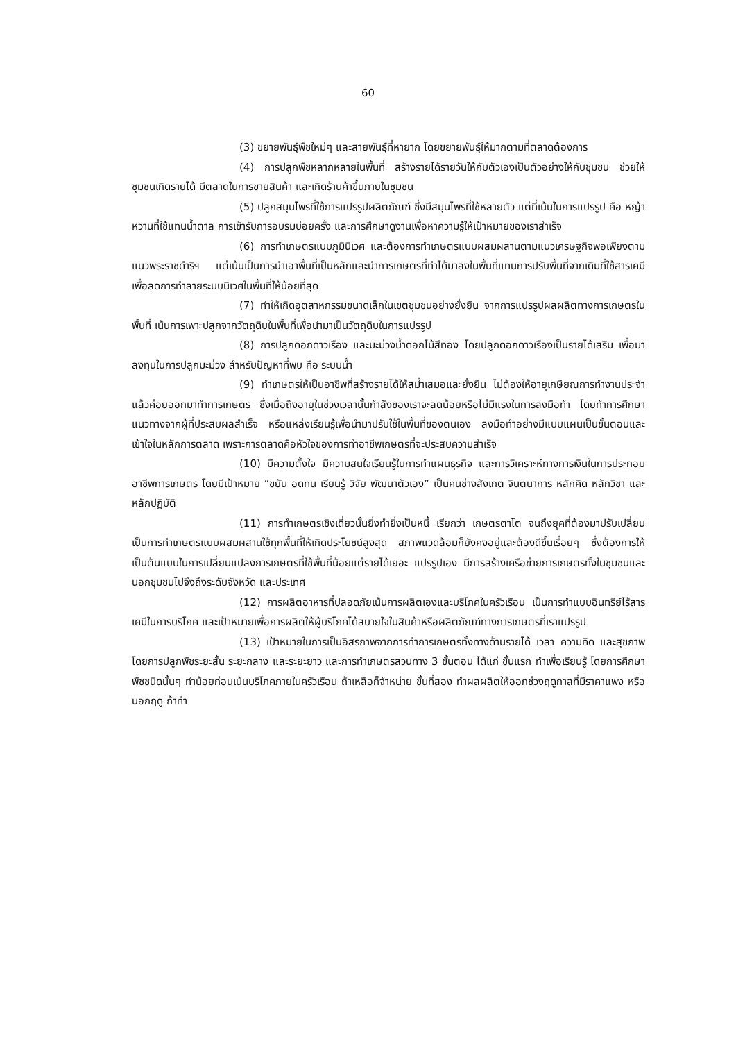60
(3) ขยายพันธุ์พืชใหม่ๆ และสายพันธุ์ที่หายาก โดยขยายพันธุ์ให้มากตามที่ตลาดต้องการ
(4) การปลูกพืชหลากหลายในพื้นที่ สร้างรายได้รายวันให้กับตัวเองเป็นตัวอย่างให้กับชุมชน ช่วยให้ชุมชนเกิดรายได้ มีตลาดในการขายสินค้า และเกิดร้านค้าขึ้นภายในชุมชน
(5) ปลูกสมุนไพรที่ใช้การแปรรูปผลิตภัณฑ์ ซึ่งมีสมุนไพรที่ใช้หลายตัว แต่ที่เน้นในการแปรรูป คือ หญ้าหวานที่ใช้แทนน้ำตาล การเข้ารับการอบรมบ่อยครั้ง และการศึกษาดูงานเพื่อหาความรู้ให้เป้าหมายของเราสำเร็จ
(6) การทำเกษตรแบบภูมินิเวศ และต้องการทำเกษตรแบบผสมผสานตามแนวเศรษฐกิจพอเพียงตามแนวพระราชดำริฯ แต่เน้นเป็นการนำเอาพื้นที่เป็นหลักและนำการเกษตรที่ทำได้มาลงในพื้นที่แทนการปรับพื้นที่จากเดิมที่ใช้สารเคมี เพื่อลดการทำลายระบบนิเวศในพื้นที่ให้น้อยที่สุด
(7) ทำให้เกิดอุตสาหกรรมขนาดเล็กในเขตชุมชนอย่างยั่งยืน จากการแปรรูปผลผลิตทางการเกษตรในพื้นที่ เน้นการเพาะปลูกจากวัตถุดิบในพื้นที่เพื่อนำมาเป็นวัตถุดิบในการแปรรูป
(8) การปลูกดอกดาวเรือง และมะม่วงน้ำดอกไม้สีทอง โดยปลูกดอกดาวเรืองเป็นรายได้เสริม เพื่อมาลงทุนในการปลูกมะม่วง สำหรับปัญหาที่พบ คือ ระบบน้ำ
(9) ทำเกษตรให้เป็นอาชีพที่สร้างรายได้ให้สม่ำเสมอและยั่งยืน ไม่ต้องให้อายุเกษียณการทำงานประจำแล้วค่อยออกมาทำการเกษตร ซึ่งเมื่อถึงอายุในช่วงเวลานั้นกำลังของเราจะลดน้อยหรือไม่มีแรงในการลงมือทำ โดยทำการศึกษาแนวทางจากผู้ที่ประสบผลสำเร็จ หรือแหล่งเรียนรู้เพื่อนำมาปรับใช้ในพื้นที่ของตนเอง ลงมือทำอย่างมีแบบแผนเป็นขั้นตอนและเข้าใจในหลักการตลาด เพราะการตลาดคือหัวใจของการทำอาชีพเกษตรที่จะประสบความสำเร็จ
(10) มีความตั้งใจ มีความสนใจเรียนรู้ในการทำแผนธุรกิจ และการวิเคราะห์ทางการเงินในการประกอบอาชีพการเกษตร โดยมีเป้าหมาย “ขยัน อดทน เรียนรู้ วิจัย พัฒนาตัวเอง” เป็นคนช่างสังเกต จินตนาการ หลักคิด หลักวิชา และหลักปฏิบัติ
(11) การทำเกษตรเชิงเดี่ยวนั้นยิ่งทำยิ่งเป็นหนี้ เรียกว่า เกษตรตาโต จนถึงยุคที่ต้องมาปรับเปลี่ยนเป็นการทำเกษตรแบบผสมผสานใช้ทุกพื้นที่ให้เกิดประโยชน์สูงสุด สภาพแวดล้อมก็ยังคงอยู่และต้องดีขึ้นเรื่อยๆ ซึ่งต้องการให้เป็นต้นแบบในการเปลี่ยนแปลงการเกษตรที่ใช้พื้นที่น้อยแต่รายได้เยอะ แปรรูปเอง มีการสร้างเครือข่ายการเกษตรทั้งในชุมชนและนอกชุมชนไปจึงถึงระดับจังหวัด และประเทศ
(12) การผลิตอาหารที่ปลอดภัยเน้นการผลิตเองและบริโภคในครัวเรือน เป็นการทำแบบอินทรีย์ไร้สารเคมีในการบริโภค และเป้าหมายเพื่อการผลิตให้ผู้บริโภคได้สบายใจในสินค้าหรือผลิตภัณฑ์ทางการเกษตรที่เราแปรรูป
(13) เป้าหมายในการเป็นอิสรภาพจากการทำการเกษตรทั้งทางด้านรายได้ เวลา ความคิด และสุขภาพ โดยการปลูกพืชระยะสั้น ระยะกลาง และระยะยาว และการทำเกษตรสวนทาง 3 ขั้นตอน ได้แก่ ขั้นแรก ทำเพื่อเรียนรู้ โดยการศึกษาพืชชนิดนั้นๆ ทำน้อยก่อนเน้นบริโภคภายในครัวเรือน ถ้าเหลือก็จำหน่าย ขั้นที่สอง ทำผลผลิตให้ออกช่วงฤดูกาลที่มีราคาแพง หรือนอกฤดู ถ้าทำ